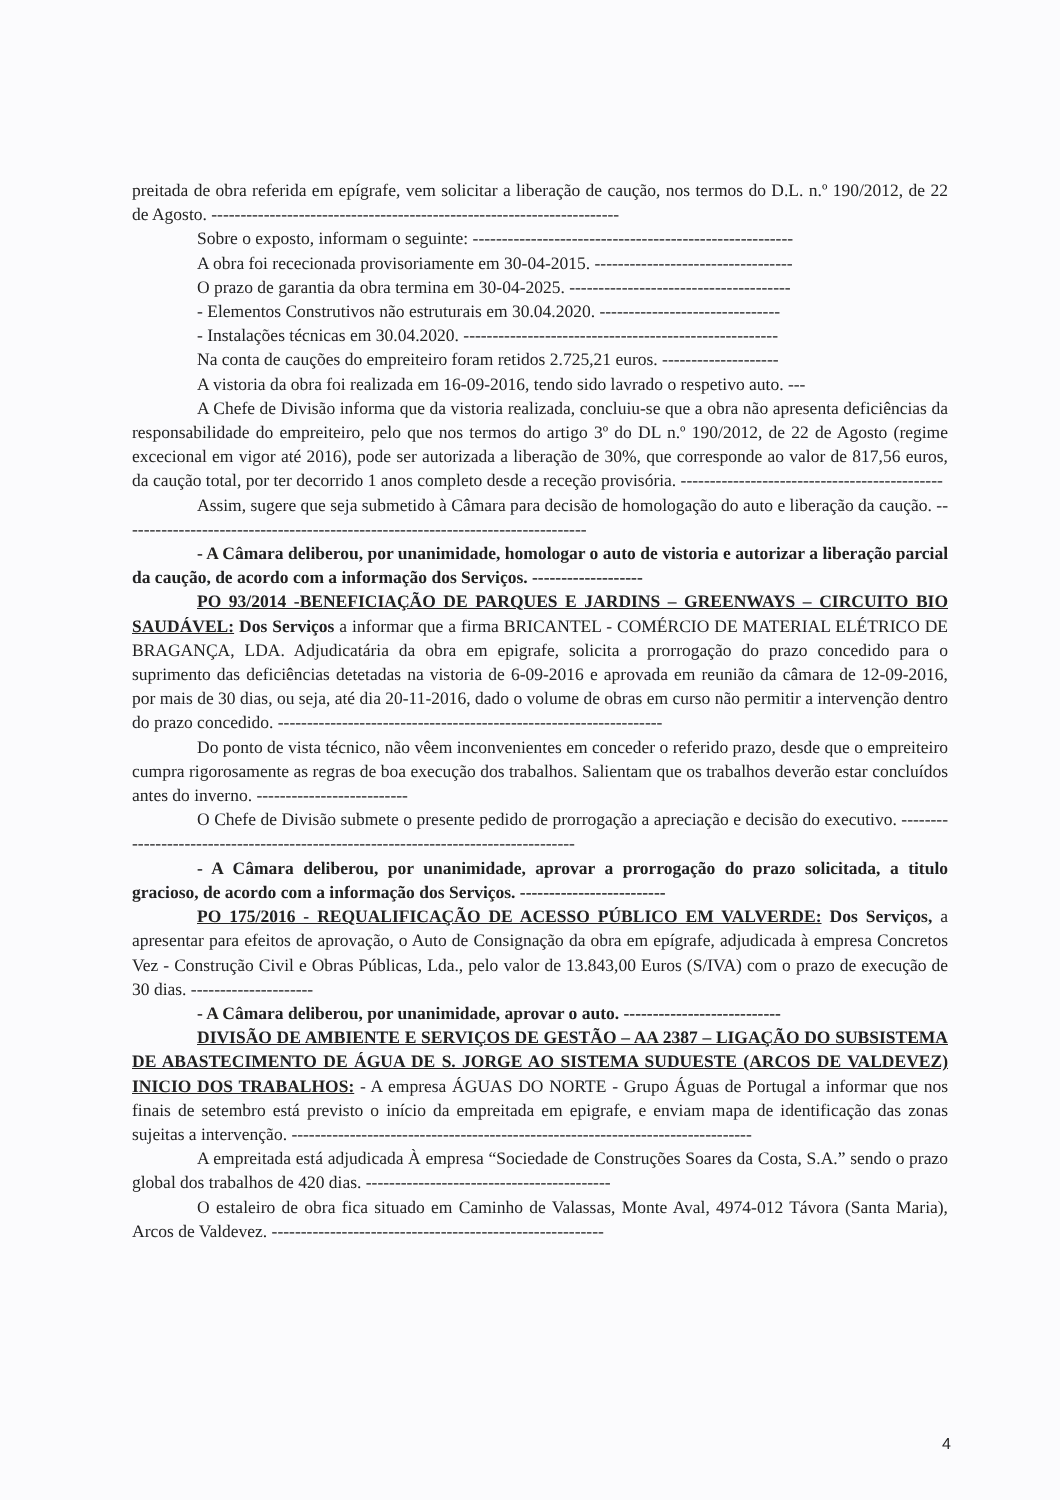preitada de obra referida em epígrafe, vem solicitar a liberação de caução, nos termos do D.L. n.º 190/2012, de 22 de Agosto. ----------------------------------------------------------------------
Sobre o exposto, informam o seguinte: -------------------------------------------------------
A obra foi rececionada provisoriamente em 30-04-2015. ----------------------------------
O prazo de garantia da obra termina em 30-04-2025. --------------------------------------
- Elementos Construtivos não estruturais em 30.04.2020. -------------------------------
- Instalações técnicas em 30.04.2020. ------------------------------------------------------
Na conta de cauções do empreiteiro foram retidos 2.725,21 euros. --------------------
A vistoria da obra foi realizada em 16-09-2016, tendo sido lavrado o respetivo auto. ---
A Chefe de Divisão informa que da vistoria realizada, concluiu-se que a obra não apresenta deficiências da responsabilidade do empreiteiro, pelo que nos termos do artigo 3º do DL n.º 190/2012, de 22 de Agosto (regime excecional em vigor até 2016), pode ser autorizada a liberação de 30%, que corresponde ao valor de 817,56 euros, da caução total, por ter decorrido 1 anos completo desde a receção provisória. ---------------------------------------------
Assim, sugere que seja submetido à Câmara para decisão de homologação do auto e liberação da caução. --------------------------------------------------------------------------------
- A Câmara deliberou, por unanimidade, homologar o auto de vistoria e autorizar a liberação parcial da caução, de acordo com a informação dos Serviços. -------------------
PO 93/2014 -BENEFICIAÇÃO DE PARQUES E JARDINS – GREENWAYS – CIRCUITO BIO SAUDÁVEL: Dos Serviços a informar que a firma BRICANTEL - COMÉRCIO DE MATERIAL ELÉTRICO DE BRAGANÇA, LDA. Adjudicatária da obra em epigrafe, solicita a prorrogação do prazo concedido para o suprimento das deficiências detetadas na vistoria de 6-09-2016 e aprovada em reunião da câmara de 12-09-2016, por mais de 30 dias, ou seja, até dia 20-11-2016, dado o volume de obras em curso não permitir a intervenção dentro do prazo concedido. ------------------------------------------------------------------
Do ponto de vista técnico, não vêem inconvenientes em conceder o referido prazo, desde que o empreiteiro cumpra rigorosamente as regras de boa execução dos trabalhos. Salientam que os trabalhos deverão estar concluídos antes do inverno. --------------------------
O Chefe de Divisão submete o presente pedido de prorrogação a apreciação e decisão do executivo. ------------------------------------------------------------------------------------
- A Câmara deliberou, por unanimidade, aprovar a prorrogação do prazo solicitada, a titulo gracioso, de acordo com a informação dos Serviços. -------------------------
PO 175/2016 - REQUALIFICAÇÃO DE ACESSO PÚBLICO EM VALVERDE: Dos Serviços, a apresentar para efeitos de aprovação, o Auto de Consignação da obra em epígrafe, adjudicada à empresa Concretos Vez - Construção Civil e Obras Públicas, Lda., pelo valor de 13.843,00 Euros (S/IVA) com o prazo de execução de 30 dias. ---------------------
- A Câmara deliberou, por unanimidade, aprovar o auto. ---------------------------
DIVISÃO DE AMBIENTE E SERVIÇOS DE GESTÃO – AA 2387 – LIGAÇÃO DO SUBSISTEMA DE ABASTECIMENTO DE ÁGUA DE S. JORGE AO SISTEMA SUDUESTE (ARCOS DE VALDEVEZ) INICIO DOS TRABALHOS: - A empresa ÁGUAS DO NORTE - Grupo Águas de Portugal a informar que nos finais de setembro está previsto o início da empreitada em epigrafe, e enviam mapa de identificação das zonas sujeitas a intervenção. -------------------------------------------------------------------------------
A empreitada está adjudicada À empresa “Sociedade de Construções Soares da Costa, S.A.” sendo o prazo global dos trabalhos de 420 dias. ------------------------------------------
O estaleiro de obra fica situado em Caminho de Valassas, Monte Aval, 4974-012 Távora (Santa Maria), Arcos de Valdevez. ---------------------------------------------------------
4